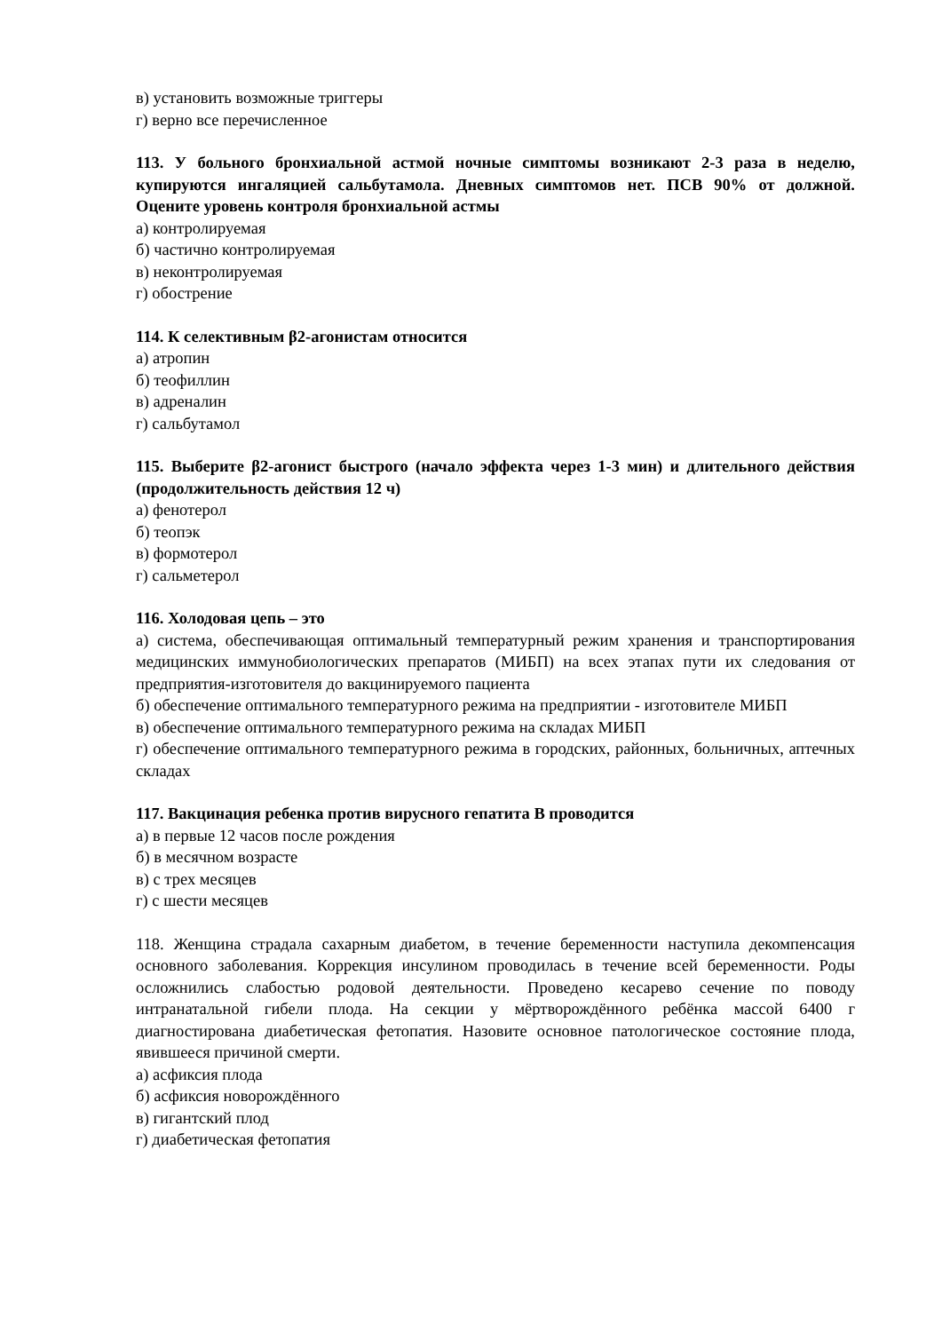в) установить возможные триггеры
г) верно все перечисленное
113. У больного бронхиальной астмой ночные симптомы возникают 2-3 раза в неделю, купируются ингаляцией сальбутамола. Дневных симптомов нет. ПСВ 90% от должной. Оцените уровень контроля бронхиальной астмы
а) контролируемая
б) частично контролируемая
в) неконтролируемая
г) обострение
114. К селективным β2-агонистам относится
а) атропин
б) теофиллин
в) адреналин
г) сальбутамол
115. Выберите β2-агонист быстрого (начало эффекта через 1-3 мин) и длительного действия (продолжительность действия 12 ч)
а) фенотерол
б) теопэк
в) формотерол
г) сальметерол
116. Холодовая цепь – это
а) система, обеспечивающая оптимальный температурный режим хранения и транспортирования медицинских иммунобиологических препаратов (МИБП) на всех этапах пути их следования от предприятия-изготовителя до вакцинируемого пациента
б) обеспечение оптимального температурного режима на предприятии - изготовителе МИБП
в) обеспечение оптимального температурного режима на складах МИБП
г) обеспечение оптимального температурного режима в городских, районных, больничных, аптечных складах
117. Вакцинация ребенка против вирусного гепатита В проводится
а) в первые 12 часов после рождения
б) в месячном возрасте
в) с трех месяцев
г) с шести месяцев
118. Женщина страдала сахарным диабетом, в течение беременности наступила декомпенсация основного заболевания. Коррекция инсулином проводилась в течение всей беременности. Роды осложнились слабостью родовой деятельности. Проведено кесарево сечение по поводу интранатальной гибели плода. На секции у мёртворождённого ребёнка массой 6400 г диагностирована диабетическая фетопатия. Назовите основное патологическое состояние плода, явившееся причиной смерти.
а) асфиксия плода
б) асфиксия новорождённого
в) гигантский плод
г) диабетическая фетопатия